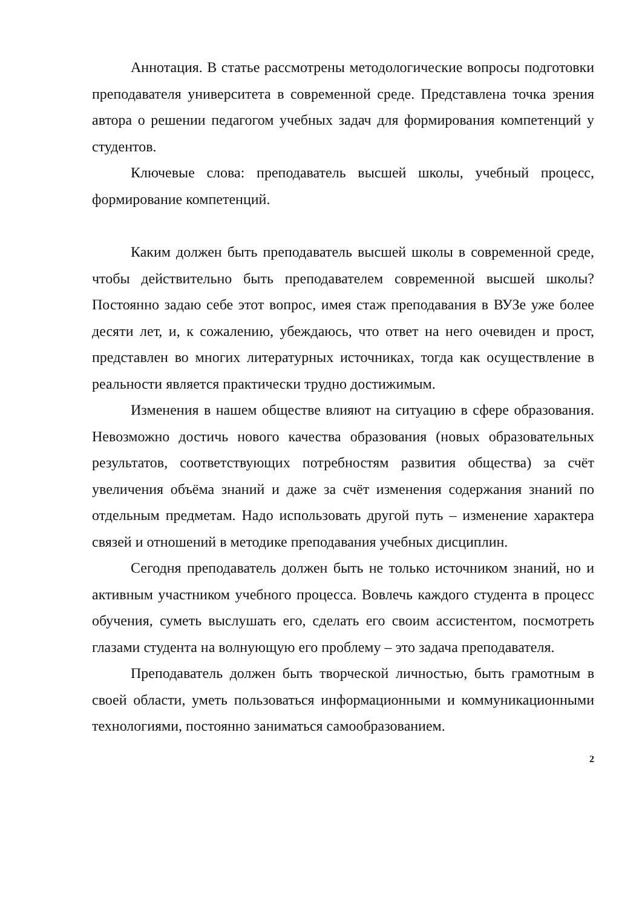Аннотация. В статье рассмотрены методологические вопросы подготовки преподавателя университета в современной среде. Представлена точка зрения автора о решении педагогом учебных задач для формирования компетенций у студентов.
Ключевые слова: преподаватель высшей школы, учебный процесс, формирование компетенций.
Каким должен быть преподаватель высшей школы в современной среде, чтобы действительно быть преподавателем современной высшей школы? Постоянно задаю себе этот вопрос, имея стаж преподавания в ВУЗе уже более десяти лет, и, к сожалению, убеждаюсь, что ответ на него очевиден и прост, представлен во многих литературных источниках, тогда как осуществление в реальности является практически трудно достижимым.
Изменения в нашем обществе влияют на ситуацию в сфере образования. Невозможно достичь нового качества образования (новых образовательных результатов, соответствующих потребностям развития общества) за счёт увеличения объёма знаний и даже за счёт изменения содержания знаний по отдельным предметам. Надо использовать другой путь – изменение характера связей и отношений в методике преподавания учебных дисциплин.
Сегодня преподаватель должен быть не только источником знаний, но и активным участником учебного процесса. Вовлечь каждого студента в процесс обучения, суметь выслушать его, сделать его своим ассистентом, посмотреть глазами студента на волнующую его проблему – это задача преподавателя.
Преподаватель должен быть творческой личностью, быть грамотным в своей области, уметь пользоваться информационными и коммуникационными технологиями, постоянно заниматься самообразованием.
2